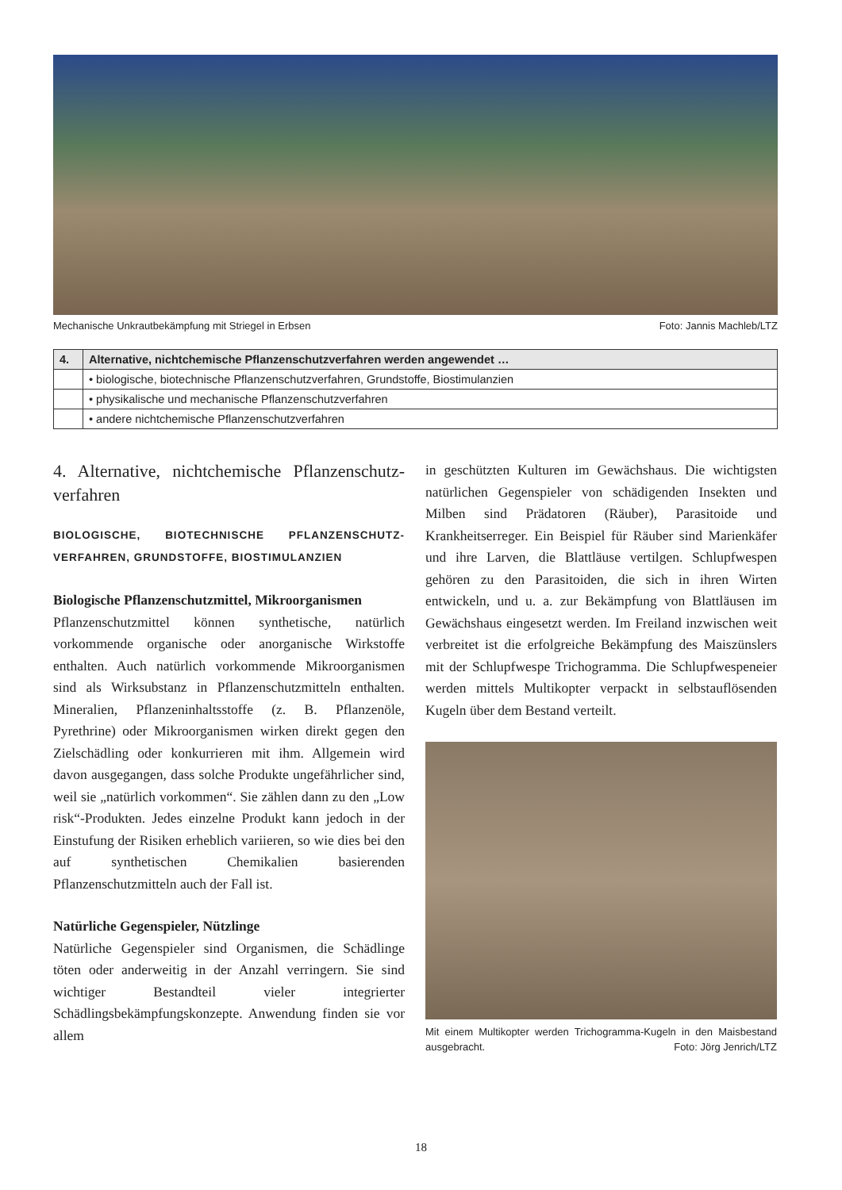Mechanische Unkrautbekämpfung mit Striegel in Erbsen Foto: Jannis Machleb/LTZ
| 4. | Alternative, nichtchemische Pflanzenschutzverfahren werden angewendet … |
| --- | --- |
| | • biologische, biotechnische Pflanzenschutzverfahren, Grundstoffe, Biostimulanzien |
| | • physikalische und mechanische Pflanzenschutzverfahren |
| | • andere nichtchemische Pflanzenschutzverfahren |
4. Alternative, nichtchemische Pflanzenschutz-verfahren
BIOLOGISCHE, BIOTECHNISCHE PFLANZENSCHUTZ-VERFAHREN, GRUNDSTOFFE, BIOSTIMULANZIEN
Biologische Pflanzenschutzmittel, Mikroorganismen
Pflanzenschutzmittel können synthetische, natürlich vorkommende organische oder anorganische Wirkstoffe enthalten. Auch natürlich vorkommende Mikroorganismen sind als Wirksubstanz in Pflanzenschutzmitteln enthalten. Mineralien, Pflanzeninhaltsstoffe (z. B. Pflanzenöle, Pyrethrine) oder Mikroorganismen wirken direkt gegen den Zielschädling oder konkurrieren mit ihm. Allgemein wird davon ausgegangen, dass solche Produkte ungefährlicher sind, weil sie „natürlich vorkommen“. Sie zählen dann zu den „Low risk“-Produkten. Jedes einzelne Produkt kann jedoch in der Einstufung der Risiken erheblich variieren, so wie dies bei den auf synthetischen Chemikalien basierenden Pflanzenschutzmitteln auch der Fall ist.
Natürliche Gegenspieler, Nützlinge
Natürliche Gegenspieler sind Organismen, die Schädlinge töten oder anderweitig in der Anzahl verringern. Sie sind wichtiger Bestandteil vieler integrierter Schädlingsbekämpfungskonzepte. Anwendung finden sie vor allem
in geschützten Kulturen im Gewächshaus. Die wichtigsten natürlichen Gegenspieler von schädigenden Insekten und Milben sind Prädatoren (Räuber), Parasitoide und Krankheitserreger. Ein Beispiel für Räuber sind Marienkäfer und ihre Larven, die Blattläuse vertilgen. Schlupfwespen gehören zu den Parasitoiden, die sich in ihren Wirten entwickeln, und u. a. zur Bekämpfung von Blattläusen im Gewächshaus eingesetzt werden. Im Freiland inzwischen weit verbreitet ist die erfolgreiche Bekämpfung des Maiszünslers mit der Schlupfwespe Trichogramma. Die Schlupfwespeneier werden mittels Multikopter verpackt in selbstauflösenden Kugeln über dem Bestand verteilt.
Mit einem Multikopter werden Trichogramma-Kugeln in den Maisbestand ausgebracht. Foto: Jörg Jenrich/LTZ
18